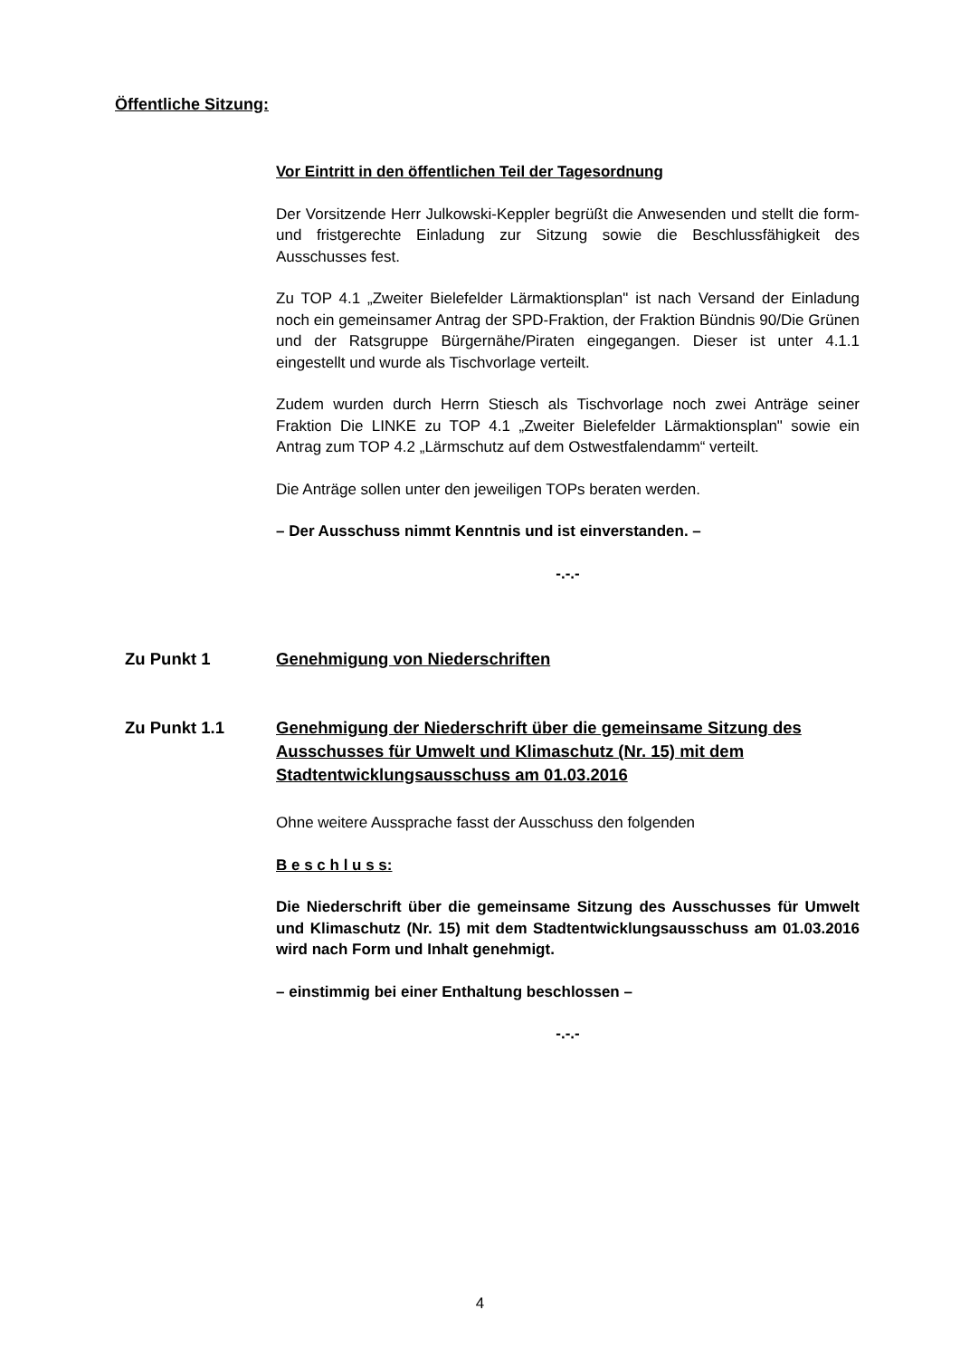Öffentliche Sitzung:
Vor Eintritt in den öffentlichen Teil der Tagesordnung
Der Vorsitzende Herr Julkowski-Keppler begrüßt die Anwesenden und stellt die form- und fristgerechte Einladung zur Sitzung sowie die Beschlussfähigkeit des Ausschusses fest.
Zu TOP 4.1 „Zweiter Bielefelder Lärmaktionsplan" ist nach Versand der Einladung noch ein gemeinsamer Antrag der SPD-Fraktion, der Fraktion Bündnis 90/Die Grünen und der Ratsgruppe Bürgernähe/Piraten eingegangen. Dieser ist unter 4.1.1 eingestellt und wurde als Tischvorlage verteilt.
Zudem wurden durch Herrn Stiesch als Tischvorlage noch zwei Anträge seiner Fraktion Die LINKE zu TOP 4.1 „Zweiter Bielefelder Lärmaktionsplan" sowie ein Antrag zum TOP 4.2 „Lärmschutz auf dem Ostwestfalendamm“ verteilt.
Die Anträge sollen unter den jeweiligen TOPs beraten werden.
– Der Ausschuss nimmt Kenntnis und ist einverstanden. –
-.-.-
Zu Punkt 1 Genehmigung von Niederschriften
Zu Punkt 1.1 Genehmigung der Niederschrift über die gemeinsame Sitzung des Ausschusses für Umwelt und Klimaschutz (Nr. 15) mit dem Stadtentwicklungsausschuss am 01.03.2016
Ohne weitere Aussprache fasst der Ausschuss den folgenden
B e s c h l u s s:
Die Niederschrift über die gemeinsame Sitzung des Ausschusses für Umwelt und Klimaschutz (Nr. 15) mit dem Stadtentwicklungsausschuss am 01.03.2016 wird nach Form und Inhalt genehmigt.
– einstimmig bei einer Enthaltung beschlossen –
-.-.-
4